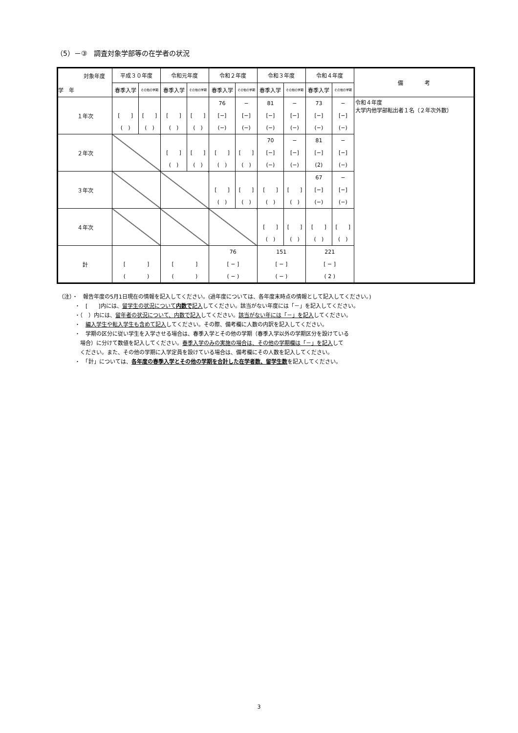（5）－③　調査対象学部等の在学者の状況
| 対象年度 学 年 | 平成３０年度 | | 令和元年度 | | 令和２年度 | | 令和３年度 | | 令和４年度 | | 備 考 |
| | 春季入学 | その他の学期 | 春季入学 | その他の学期 | 春季入学 | その他の学期 | 春季入学 | その他の学期 | 春季入学 | その他の学期 | |
| １年次 | [ ] ( ) | [ ] ( ) | [ ] ( ) | [ ] ( ) | 76 [−] (−) | − [−] (−) | 81 [−] (−) | − [−] (−) | 73 [−] (−) | − [−] (−) | 令和４年度 大学内他学部転出者１名（２年次外数） |
| ２年次 | | | [ ] ( ) | [ ] ( ) | [ ] ( ) | [ ] ( ) | 70 [−] (−) | − [−] (−) | 81 [−] (2) | − [−] (−) | |
| ３年次 | | | | | [ ] ( ) | [ ] ( ) | [ ] ( ) | [ ] ( ) | 67 [−] (−) | − [−] (−) | |
| ４年次 | | | | | | | [ ] ( ) | [ ] ( ) | [ ] ( ) | [ ] ( ) | |
| 計 | [ ] ( ) | | [ ] ( ) | | 76 [ − ] ( − ) | | 151 [ − ] ( − ) | | 221 [ − ] ( 2 ) | | |
（注）・　報告年度の5月1日現在の情報を記入してください。(過年度については、各年度末時点の情報として記入してください。)
　　　・　[　　]内には、留学生の状況について内数で記入してください。該当がない年度には「－」を記入してください。
　　　・（　）内には、留年者の状況について、内数で記入してください。該当がない年には「－」を記入してください。
　　　・　編入学生や転入学生も含めて記入してください。その際、備考欄に人数の内訳を記入してください。
　　　・　学期の区分に従い学生を入学させる場合は、春季入学とその他の学期（春季入学以外の学期区分を設けている
　　　　場合）に分けて数値を記入してください。春季入学のみの実施の場合は、その他の学期欄は「－」を記入して
　　　　ください。また、その他の学期に入学定員を設けている場合は、備考欄にその人数を記入してください。
　　　・　「計」については、各年度の春季入学とその他の学期を合計した在学者数、留学生数を記入してください。
3